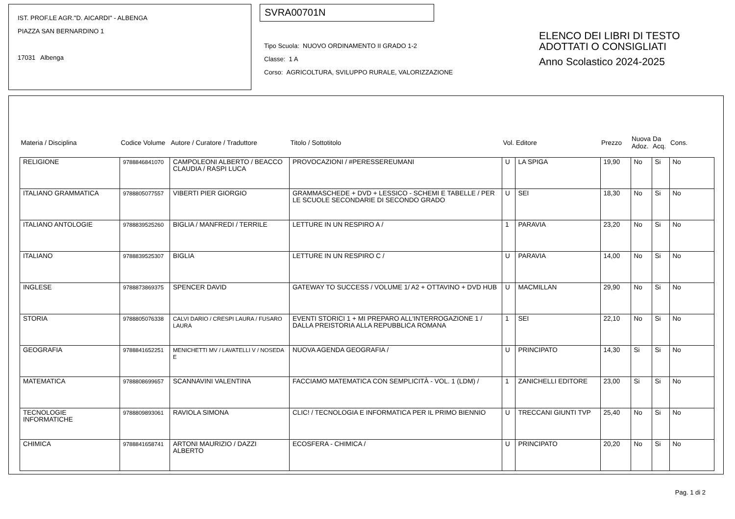IST. PROF.LE AGR."D. AICARDI" - ALBENGA
PIAZZA SAN BERNARDINO 1
17031 Albenga
SVRA00701N
Tipo Scuola: NUOVO ORDINAMENTO II GRADO 1-2
Classe: 1 A
Corso: AGRICOLTURA, SVILUPPO RURALE, VALORIZZAZIONE
ELENCO DEI LIBRI DI TESTO
ADOTTATI O CONSIGLIATI
Anno Scolastico 2024-2025
| Materia / Disciplina | Codice Volume | Autore / Curatore / Traduttore | Titolo / Sottotitolo | Vol. | Editore | Prezzo | Nuova Adoz. | Da Acq. | Cons. |
| --- | --- | --- | --- | --- | --- | --- | --- | --- | --- |
| RELIGIONE | 9788846841070 | CAMPOLEONI ALBERTO / BEACCO CLAUDIA / RASPI LUCA | PROVOCAZIONI / #PERESSEREUMANI | U | LA SPIGA | 19,90 | No | Si | No |
| ITALIANO GRAMMATICA | 9788805077557 | VIBERTI PIER GIORGIO | GRAMMASCHEDE + DVD + LESSICO - SCHEMI E TABELLE / PER LE SCUOLE SECONDARIE DI SECONDO GRADO | U | SEI | 18,30 | No | Si | No |
| ITALIANO ANTOLOGIE | 9788839525260 | BIGLIA / MANFREDI / TERRILE | LETTURE IN UN RESPIRO A / | 1 | PARAVIA | 23,20 | No | Si | No |
| ITALIANO | 9788839525307 | BIGLIA | LETTURE IN UN RESPIRO C / | U | PARAVIA | 14,00 | No | Si | No |
| INGLESE | 9788873869375 | SPENCER DAVID | GATEWAY TO SUCCESS / VOLUME 1/ A2 + OTTAVINO + DVD HUB | U | MACMILLAN | 29,90 | No | Si | No |
| STORIA | 9788805076338 | CALVI DARIO / CRESPI LAURA / FUSARO LAURA | EVENTI STORICI 1 + MI PREPARO ALL'INTERROGAZIONE 1 / DALLA PREISTORIA ALLA REPUBBLICA ROMANA | 1 | SEI | 22,10 | No | Si | No |
| GEOGRAFIA | 9788841652251 | MENICHETTI MV / LAVATELLI V / NOSEDA E | NUOVA AGENDA GEOGRAFIA / | U | PRINCIPATO | 14,30 | Si | Si | No |
| MATEMATICA | 9788808699657 | SCANNAVINI VALENTINA | FACCIAMO MATEMATICA CON SEMPLICITÀ - VOL. 1 (LDM) / | 1 | ZANICHELLI EDITORE | 23,00 | Si | Si | No |
| TECNOLOGIE INFORMATICHE | 9788809893061 | RAVIOLA SIMONA | CLIC! / TECNOLOGIA E INFORMATICA PER IL PRIMO BIENNIO | U | TRECCANI GIUNTI TVP | 25,40 | No | Si | No |
| CHIMICA | 9788841658741 | ARTONI MAURIZIO / DAZZI ALBERTO | ECOSFERA - CHIMICA / | U | PRINCIPATO | 20,20 | No | Si | No |
Pag. 1 di 2